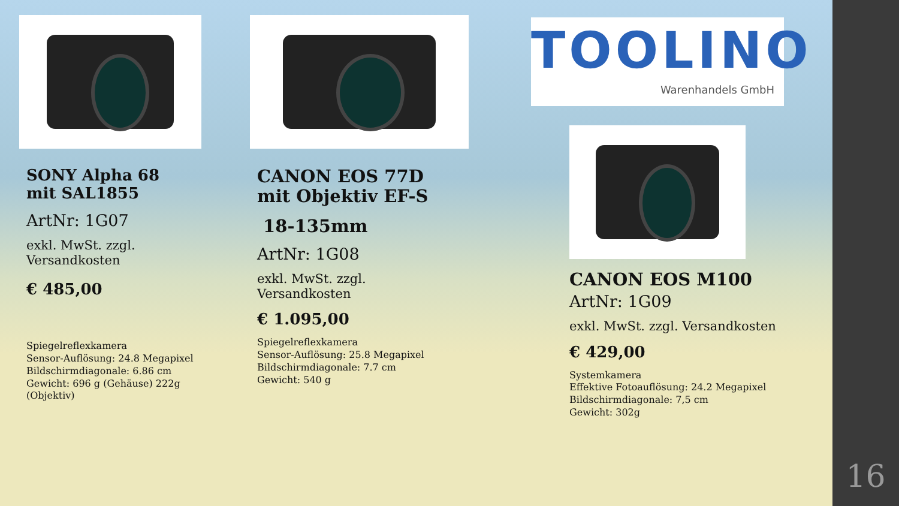SONY Alpha 68 mit SAL1855
ArtNr: 1G07
exkl. MwSt. zzgl. Versandkosten
€ 485,00
Spiegelreflexkamera
Sensor-Auflösung: 24.8 Megapixel
Bildschirmdiagonale: 6.86 cm
Gewicht: 696 g (Gehäuse) 222g (Objektiv)
CANON EOS 77D mit Objektiv EF-S
18-135mm
ArtNr: 1G08
exkl. MwSt. zzgl. Versandkosten
€ 1.095,00
Spiegelreflexkamera
Sensor-Auflösung: 25.8 Megapixel
Bildschirmdiagonale: 7.7 cm
Gewicht: 540 g
TOOLINO
Warenhandels GmbH
CANON EOS M100
ArtNr: 1G09
exkl. MwSt. zzgl. Versandkosten
€ 429,00
Systemkamera
Effektive Fotoauflösung: 24.2 Megapixel
Bildschirmdiagonale: 7,5 cm
Gewicht: 302g
16